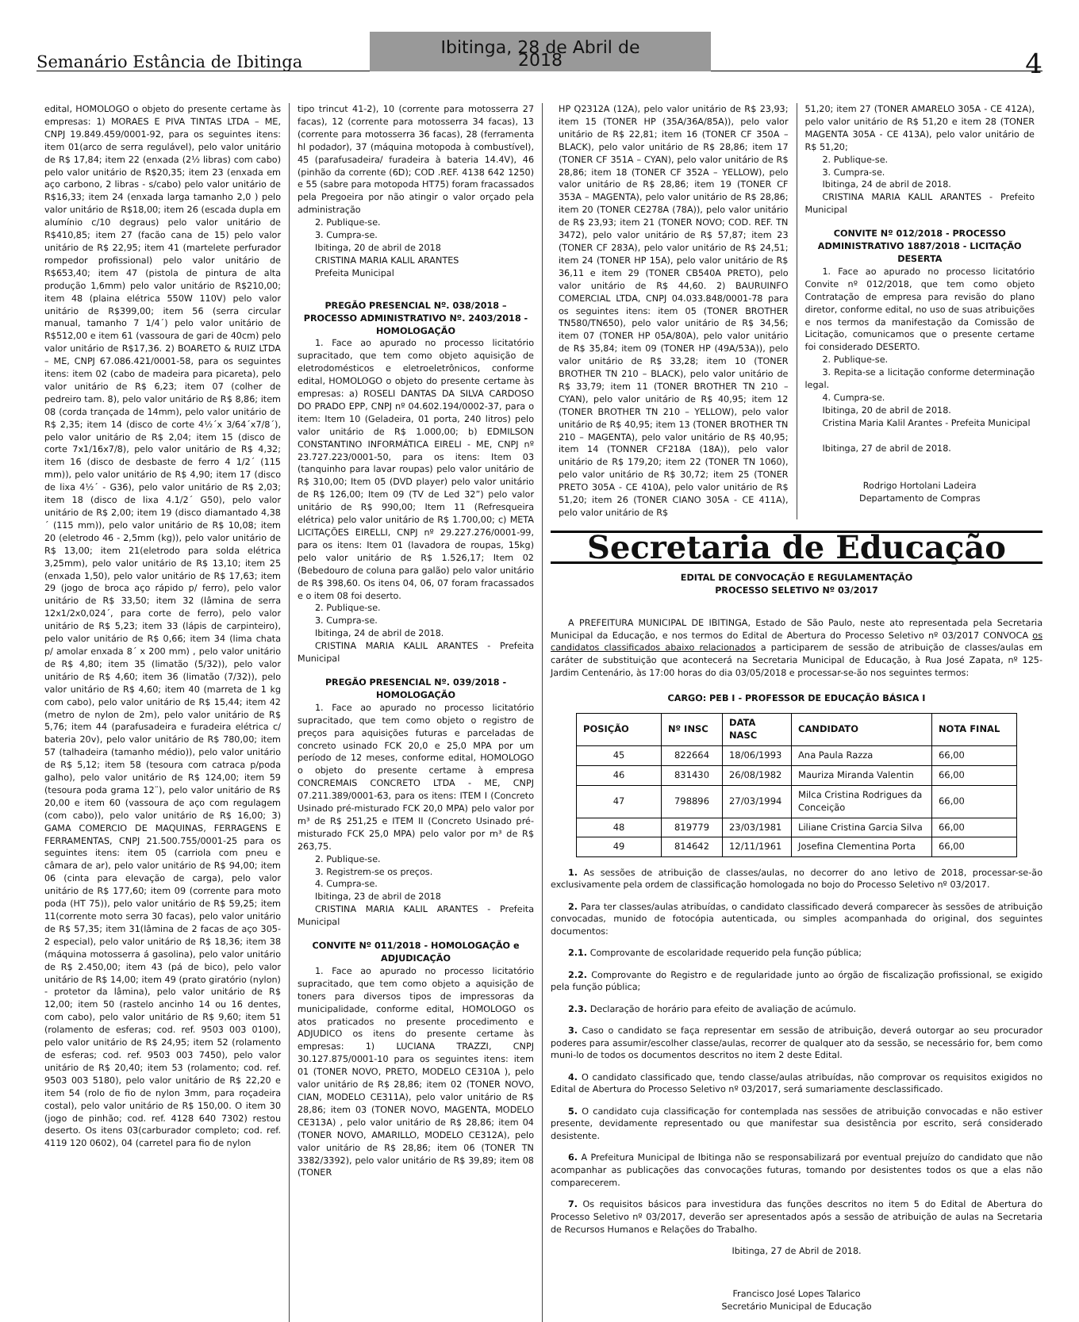Semanário Estância de Ibitinga
Ibitinga, 28 de Abril de 2018
4
edital, HOMOLOGO o objeto do presente certame às empresas: 1) MORAES E PIVA TINTAS LTDA – ME, CNPJ 19.849.459/0001-92, para os seguintes itens: item 01(arco de serra regulável), pelo valor unitário de R$ 17,84; item 22 (enxada (2½ libras) com cabo) pelo valor unitário de R$20,35; item 23 (enxada em aço carbono, 2 libras - s/cabo) pelo valor unitário de R$16,33; item 24 (enxada larga tamanho 2,0 ) pelo valor unitário de R$18,00; item 26 (escada dupla em alumínio c/10 degraus) pelo valor unitário de R$410,85; item 27 (facão cana de 15) pelo valor unitário de R$ 22,95; item 41 (martelete perfurador rompedor profissional) pelo valor unitário de R$653,40; item 47 (pistola de pintura de alta produção 1,6mm) pelo valor unitário de R$210,00; item 48 (plaina elétrica 550W 110V) pelo valor unitário de R$399,00; item 56 (serra circular manual, tamanho 7 1/4´) pelo valor unitário de R$512,00 e item 61 (vassoura de gari de 40cm) pelo valor unitário de R$17,36. 2) BOARETO & RUIZ LTDA – ME, CNPJ 67.086.421/0001-58, para os seguintes itens: item 02 (cabo de madeira para picareta), pelo valor unitário de R$ 6,23; item 07 (colher de pedreiro tam. 8), pelo valor unitário de R$ 8,86; item 08 (corda trançada de 14mm), pelo valor unitário de R$ 2,35; item 14 (disco de corte 4½´x 3/64´x7/8´), pelo valor unitário de R$ 2,04; item 15 (disco de corte 7x1/16x7/8), pelo valor unitário de R$ 4,32; item 16 (disco de desbaste de ferro 4 1/2´ (115 mm)), pelo valor unitário de R$ 4,90; item 17 (disco de lixa 4½´ - G36), pelo valor unitário de R$ 2,03; item 18 (disco de lixa 4.1/2´ G50), pelo valor unitário de R$ 2,00; item 19 (disco diamantado 4,38´ (115 mm)), pelo valor unitário de R$ 10,08; item 20 (eletrodo 46 - 2,5mm (kg)), pelo valor unitário de R$ 13,00; item 21(eletrodo para solda elétrica 3,25mm), pelo valor unitário de R$ 13,10; item 25 (enxada 1,50), pelo valor unitário de R$ 17,63; item 29 (jogo de broca aço rápido p/ ferro), pelo valor unitário de R$ 33,50; item 32 (lâmina de serra 12x1/2x0,024´, para corte de ferro), pelo valor unitário de R$ 5,23; item 33 (lápis de carpinteiro), pelo valor unitário de R$ 0,66; item 34 (lima chata p/ amolar enxada 8´ x 200 mm) , pelo valor unitário de R$ 4,80; item 35 (limatão (5/32)), pelo valor unitário de R$ 4,60; item 36 (limatão (7/32)), pelo valor unitário de R$ 4,60; item 40 (marreta de 1 kg com cabo), pelo valor unitário de R$ 15,44; item 42 (metro de nylon de 2m), pelo valor unitário de R$ 5,76; item 44 (parafusadeira e furadeira elétrica c/ bateria 20v), pelo valor unitário de R$ 780,00; item 57 (talhadeira (tamanho médio)), pelo valor unitário de R$ 5,12; item 58 (tesoura com catraca p/poda galho), pelo valor unitário de R$ 124,00; item 59 (tesoura poda grama 12¨), pelo valor unitário de R$ 20,00 e item 60 (vassoura de aço com regulagem (com cabo)), pelo valor unitário de R$ 16,00; 3) GAMA COMERCIO DE MAQUINAS, FERRAGENS E FERRAMENTAS, CNPJ 21.500.755/0001-25 para os seguintes itens: item 05 (carriola com pneu e câmara de ar), pelo valor unitário de R$ 94,00; item 06 (cinta para elevação de carga), pelo valor unitário de R$ 177,60; item 09 (corrente para moto poda (HT 75)), pelo valor unitário de R$ 59,25; item 11(corrente moto serra 30 facas), pelo valor unitário de R$ 57,35; item 31(lâmina de 2 facas de aço 305-2 especial), pelo valor unitário de R$ 18,36; item 38 (máquina motosserra á gasolina), pelo valor unitário de R$ 2.450,00; item 43 (pá de bico), pelo valor unitário de R$ 14,00; item 49 (prato giratório (nylon) - protetor da lâmina), pelo valor unitário de R$ 12,00; item 50 (rastelo ancinho 14 ou 16 dentes, com cabo), pelo valor unitário de R$ 9,60; item 51 (rolamento de esferas; cod. ref. 9503 003 0100), pelo valor unitário de R$ 24,95; item 52 (rolamento de esferas; cod. ref. 9503 003 7450), pelo valor unitário de R$ 20,40; item 53 (rolamento; cod. ref. 9503 003 5180), pelo valor unitário de R$ 22,20 e item 54 (rolo de fio de nylon 3mm, para roçadeira costal), pelo valor unitário de R$ 150,00. O item 30 (jogo de pinhão; cod. ref. 4128 640 7302) restou deserto. Os itens 03(carburador completo; cod. ref. 4119 120 0602), 04 (carretel para fio de nylon
tipo trincut 41-2), 10 (corrente para motosserra 27 facas), 12 (corrente para motosserra 34 facas), 13 (corrente para motosserra 36 facas), 28 (ferramenta hl podador), 37 (máquina motopoda à combustível), 45 (parafusadeira/ furadeira à bateria 14.4V), 46 (pinhão da corrente (6D); COD .REF. 4138 642 1250) e 55 (sabre para motopoda HT75) foram fracassados pela Pregoeira por não atingir o valor orçado pela administração
2. Publique-se.
3. Cumpra-se.
Ibitinga, 20 de abril de 2018
CRISTINA MARIA KALIL ARANTES
Prefeita Municipal
PREGÃO PRESENCIAL Nº. 038/2018 – PROCESSO ADMINISTRATIVO Nº. 2403/2018 - HOMOLOGAÇÃO
1. Face ao apurado no processo licitatório supracitado, que tem como objeto aquisição de eletrodomésticos e eletroeletrônicos, conforme edital, HOMOLOGO o objeto do presente certame às empresas: a) ROSELI DANTAS DA SILVA CARDOSO DO PRADO EPP, CNPJ nº 04.602.194/0002-37, para o item: Item 10 (Geladeira, 01 porta, 240 litros) pelo valor unitário de R$ 1.000,00; b) EDMILSON CONSTANTINO INFORMÁTICA EIRELI - ME, CNPJ nº 23.727.223/0001-50, para os itens: Item 03 (tanquinho para lavar roupas) pelo valor unitário de R$ 310,00; Item 05 (DVD player) pelo valor unitário de R$ 126,00; Item 09 (TV de Led 32”) pelo valor unitário de R$ 990,00; Item 11 (Refresqueira elétrica) pelo valor unitário de R$ 1.700,00; c) META LICITAÇÕES EIRELLI, CNPJ nº 29.227.276/0001-99, para os itens: Item 01 (lavadora de roupas, 15kg) pelo valor unitário de R$ 1.526,17; Item 02 (Bebedouro de coluna para galão) pelo valor unitário de R$ 398,60. Os itens 04, 06, 07 foram fracassados e o item 08 foi deserto.
2. Publique-se.
3. Cumpra-se.
Ibitinga, 24 de abril de 2018.
CRISTINA MARIA KALIL ARANTES - Prefeita Municipal
PREGÃO PRESENCIAL Nº. 039/2018 - HOMOLOGAÇÃO
1. Face ao apurado no processo licitatório supracitado, que tem como objeto o registro de preços para aquisições futuras e parceladas de concreto usinado FCK 20,0 e 25,0 MPA por um período de 12 meses, conforme edital, HOMOLOGO o objeto do presente certame à empresa CONCREMAIS CONCRETO LTDA - ME, CNPJ 07.211.389/0001-63, para os itens: ITEM I (Concreto Usinado pré-misturado FCK 20,0 MPA) pelo valor por m³ de R$ 251,25 e ITEM II (Concreto Usinado pré-misturado FCK 25,0 MPA) pelo valor por m³ de R$ 263,75.
2. Publique-se.
3. Registrem-se os preços.
4. Cumpra-se.
Ibitinga, 23 de abril de 2018
CRISTINA MARIA KALIL ARANTES - Prefeita Municipal
CONVITE Nº 011/2018 - HOMOLOGAÇÃO e ADJUDICAÇÃO
1. Face ao apurado no processo licitatório supracitado, que tem como objeto a aquisição de toners para diversos tipos de impressoras da municipalidade, conforme edital, HOMOLOGO os atos praticados no presente procedimento e ADJUDICO os itens do presente certame às empresas: 1) LUCIANA TRAZZI, CNPJ 30.127.875/0001-10 para os seguintes itens: item 01 (TONER NOVO, PRETO, MODELO CE310A ), pelo valor unitário de R$ 28,86; item 02 (TONER NOVO, CIAN, MODELO CE311A), pelo valor unitário de R$ 28,86; item 03 (TONER NOVO, MAGENTA, MODELO CE313A) , pelo valor unitário de R$ 28,86; item 04 (TONER NOVO, AMARILLO, MODELO CE312A), pelo valor unitário de R$ 28,86; item 06 (TONER TN 3382/3392), pelo valor unitário de R$ 39,89; item 08 (TONER
HP Q2312A (12A), pelo valor unitário de R$ 23,93; item 15 (TONER HP (35A/36A/85A)), pelo valor unitário de R$ 22,81; item 16 (TONER CF 350A – BLACK), pelo valor unitário de R$ 28,86; item 17 (TONER CF 351A – CYAN), pelo valor unitário de R$ 28,86; item 18 (TONER CF 352A – YELLOW), pelo valor unitário de R$ 28,86; item 19 (TONER CF 353A – MAGENTA), pelo valor unitário de R$ 28,86; item 20 (TONER CE278A (78A)), pelo valor unitário de R$ 23,93; item 21 (TONER NOVO; COD. REF. TN 3472), pelo valor unitário de R$ 57,87; item 23 (TONER CF 283A), pelo valor unitário de R$ 24,51; item 24 (TONER HP 15A), pelo valor unitário de R$ 36,11 e item 29 (TONER CB540A PRETO), pelo valor unitário de R$ 44,60. 2) BAURUINFO COMERCIAL LTDA, CNPJ 04.033.848/0001-78 para os seguintes itens: item 05 (TONER BROTHER TN580/TN650), pelo valor unitário de R$ 34,56; item 07 (TONER HP 05A/80A), pelo valor unitário de R$ 35,84; item 09 (TONER HP (49A/53A)), pelo valor unitário de R$ 33,28; item 10 (TONER BROTHER TN 210 – BLACK), pelo valor unitário de R$ 33,79; item 11 (TONER BROTHER TN 210 – CYAN), pelo valor unitário de R$ 40,95; item 12 (TONER BROTHER TN 210 – YELLOW), pelo valor unitário de R$ 40,95; item 13 (TONER BROTHER TN 210 – MAGENTA), pelo valor unitário de R$ 40,95; item 14 (TONNER CF218A (18A)), pelo valor unitário de R$ 179,20; item 22 (TONER TN 1060), pelo valor unitário de R$ 30,72; item 25 (TONER PRETO 305A - CE 410A), pelo valor unitário de R$ 51,20; item 26 (TONER CIANO 305A - CE 411A), pelo valor unitário de R$
51,20; item 27 (TONER AMARELO 305A - CE 412A), pelo valor unitário de R$ 51,20 e item 28 (TONER MAGENTA 305A - CE 413A), pelo valor unitário de R$ 51,20;
2. Publique-se.
3. Cumpra-se.
Ibitinga, 24 de abril de 2018.
CRISTINA MARIA KALIL ARANTES - Prefeito Municipal
CONVITE Nº 012/2018 - PROCESSO ADMINISTRATIVO 1887/2018 - LICITAÇÃO DESERTA
1. Face ao apurado no processo licitatório Convite nº 012/2018, que tem como objeto Contratação de empresa para revisão do plano diretor, conforme edital, no uso de suas atribuições e nos termos da manifestação da Comissão de Licitação, comunicamos que o presente certame foi considerado DESERTO.
2. Publique-se.
3. Repita-se a licitação conforme determinação legal.
4. Cumpra-se.
Ibitinga, 20 de abril de 2018.
Cristina Maria Kalil Arantes - Prefeita Municipal
Ibitinga, 27 de abril de 2018.
Rodrigo Hortolani Ladeira
Departamento de Compras
Secretaria de Educação
EDITAL DE CONVOCAÇÃO E REGULAMENTAÇÃO
PROCESSO SELETIVO Nº 03/2017
A PREFEITURA MUNICIPAL DE IBITINGA, Estado de São Paulo, neste ato representada pela Secretaria Municipal da Educação, e nos termos do Edital de Abertura do Processo Seletivo nº 03/2017 CONVOCA os candidatos classificados abaixo relacionados a participarem de sessão de atribuição de classes/aulas em caráter de substituição que acontecerá na Secretaria Municipal de Educação, à Rua José Zapata, nº 125- Jardim Centenário, às 17:00 horas do dia 03/05/2018 e processar-se-ão nos seguintes termos:
CARGO: PEB I - PROFESSOR DE EDUCAÇÃO BÁSICA I
| POSIÇÃO | Nº INSC | DATA NASC | CANDIDATO | NOTA FINAL |
| --- | --- | --- | --- | --- |
| 45 | 822664 | 18/06/1993 | Ana Paula Razza | 66,00 |
| 46 | 831430 | 26/08/1982 | Mauriza Miranda Valentin | 66,00 |
| 47 | 798896 | 27/03/1994 | Milca Cristina Rodrigues da Conceição | 66,00 |
| 48 | 819779 | 23/03/1981 | Liliane Cristina Garcia Silva | 66,00 |
| 49 | 814642 | 12/11/1961 | Josefina Clementina Porta | 66,00 |
1. As sessões de atribuição de classes/aulas, no decorrer do ano letivo de 2018, processar-se-ão exclusivamente pela ordem de classificação homologada no bojo do Processo Seletivo nº 03/2017.
2. Para ter classes/aulas atribuídas, o candidato classificado deverá comparecer às sessões de atribuição convocadas, munido de fotocópia autenticada, ou simples acompanhada do original, dos seguintes documentos:
2.1. Comprovante de escolaridade requerido pela função pública;
2.2. Comprovante do Registro e de regularidade junto ao órgão de fiscalização profissional, se exigido pela função pública;
2.3. Declaração de horário para efeito de avaliação de acúmulo.
3. Caso o candidato se faça representar em sessão de atribuição, deverá outorgar ao seu procurador poderes para assumir/escolher classe/aulas, recorrer de qualquer ato da sessão, se necessário for, bem como muni-lo de todos os documentos descritos no item 2 deste Edital.
4. O candidato classificado que, tendo classe/aulas atribuídas, não comprovar os requisitos exigidos no Edital de Abertura do Processo Seletivo nº 03/2017, será sumariamente desclassificado.
5. O candidato cuja classificação for contemplada nas sessões de atribuição convocadas e não estiver presente, devidamente representado ou que manifestar sua desistência por escrito, será considerado desistente.
6. A Prefeitura Municipal de Ibitinga não se responsabilizará por eventual prejuízo do candidato que não acompanhar as publicações das convocações futuras, tomando por desistentes todos os que a elas não comparecerem.
7. Os requisitos básicos para investidura das funções descritos no item 5 do Edital de Abertura do Processo Seletivo nº 03/2017, deverão ser apresentados após a sessão de atribuição de aulas na Secretaria de Recursos Humanos e Relações do Trabalho.
Ibitinga, 27 de Abril de 2018.
Francisco José Lopes Talarico
Secretário Municipal de Educação